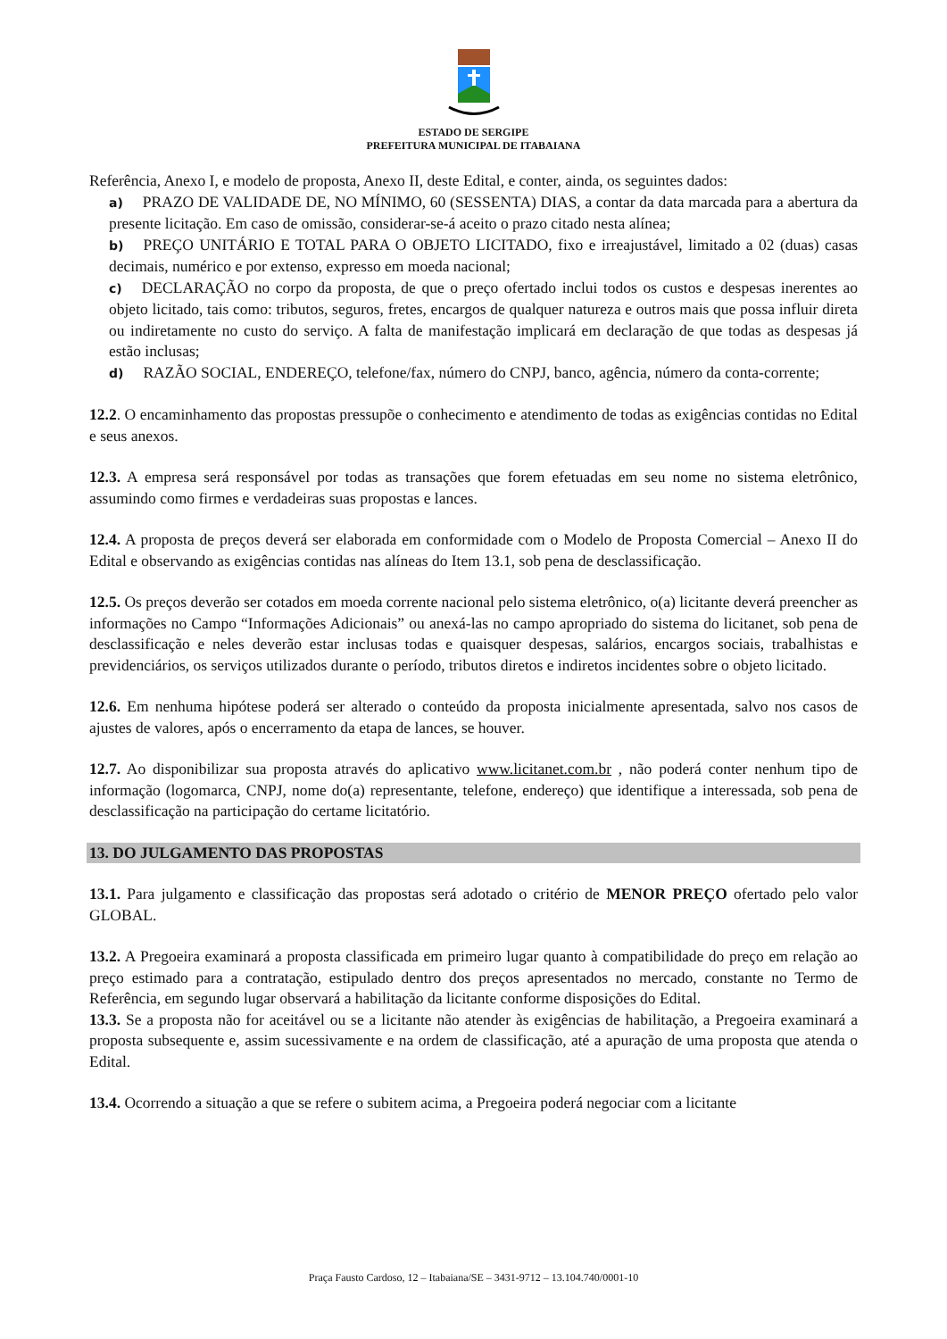ESTADO DE SERGIPE
PREFEITURA MUNICIPAL DE ITABAIANA
Referência, Anexo I, e modelo de proposta, Anexo II, deste Edital, e conter, ainda, os seguintes dados:
a) PRAZO DE VALIDADE DE, NO MÍNIMO, 60 (SESSENTA) DIAS, a contar da data marcada para a abertura da presente licitação. Em caso de omissão, considerar-se-á aceito o prazo citado nesta alínea;
b) PREÇO UNITÁRIO E TOTAL PARA O OBJETO LICITADO, fixo e irreajustável, limitado a 02 (duas) casas decimais, numérico e por extenso, expresso em moeda nacional;
c) DECLARAÇÃO no corpo da proposta, de que o preço ofertado inclui todos os custos e despesas inerentes ao objeto licitado, tais como: tributos, seguros, fretes, encargos de qualquer natureza e outros mais que possa influir direta ou indiretamente no custo do serviço. A falta de manifestação implicará em declaração de que todas as despesas já estão inclusas;
d) RAZÃO SOCIAL, ENDEREÇO, telefone/fax, número do CNPJ, banco, agência, número da conta-corrente;
12.2. O encaminhamento das propostas pressupõe o conhecimento e atendimento de todas as exigências contidas no Edital e seus anexos.
12.3. A empresa será responsável por todas as transações que forem efetuadas em seu nome no sistema eletrônico, assumindo como firmes e verdadeiras suas propostas e lances.
12.4. A proposta de preços deverá ser elaborada em conformidade com o Modelo de Proposta Comercial – Anexo II do Edital e observando as exigências contidas nas alíneas do Item 13.1, sob pena de desclassificação.
12.5. Os preços deverão ser cotados em moeda corrente nacional pelo sistema eletrônico, o(a) licitante deverá preencher as informações no Campo “Informações Adicionais” ou anexá-las no campo apropriado do sistema do licitanet, sob pena de desclassificação e neles deverão estar inclusas todas e quaisquer despesas, salários, encargos sociais, trabalhistas e previdenciários, os serviços utilizados durante o período, tributos diretos e indiretos incidentes sobre o objeto licitado.
12.6. Em nenhuma hipótese poderá ser alterado o conteúdo da proposta inicialmente apresentada, salvo nos casos de ajustes de valores, após o encerramento da etapa de lances, se houver.
12.7. Ao disponibilizar sua proposta através do aplicativo www.licitanet.com.br , não poderá conter nenhum tipo de informação (logomarca, CNPJ, nome do(a) representante, telefone, endereço) que identifique a interessada, sob pena de desclassificação na participação do certame licitatório.
13. DO JULGAMENTO DAS PROPOSTAS
13.1. Para julgamento e classificação das propostas será adotado o critério de MENOR PREÇO ofertado pelo valor GLOBAL.
13.2. A Pregoeira examinará a proposta classificada em primeiro lugar quanto à compatibilidade do preço em relação ao preço estimado para a contratação, estipulado dentro dos preços apresentados no mercado, constante no Termo de Referência, em segundo lugar observará a habilitação da licitante conforme disposições do Edital.
13.3. Se a proposta não for aceitável ou se a licitante não atender às exigências de habilitação, a Pregoeira examinará a proposta subsequente e, assim sucessivamente e na ordem de classificação, até a apuração de uma proposta que atenda o Edital.
13.4. Ocorrendo a situação a que se refere o subitem acima, a Pregoeira poderá negociar com a licitante
Praça Fausto Cardoso, 12 – Itabaiana/SE – 3431-9712 – 13.104.740/0001-10